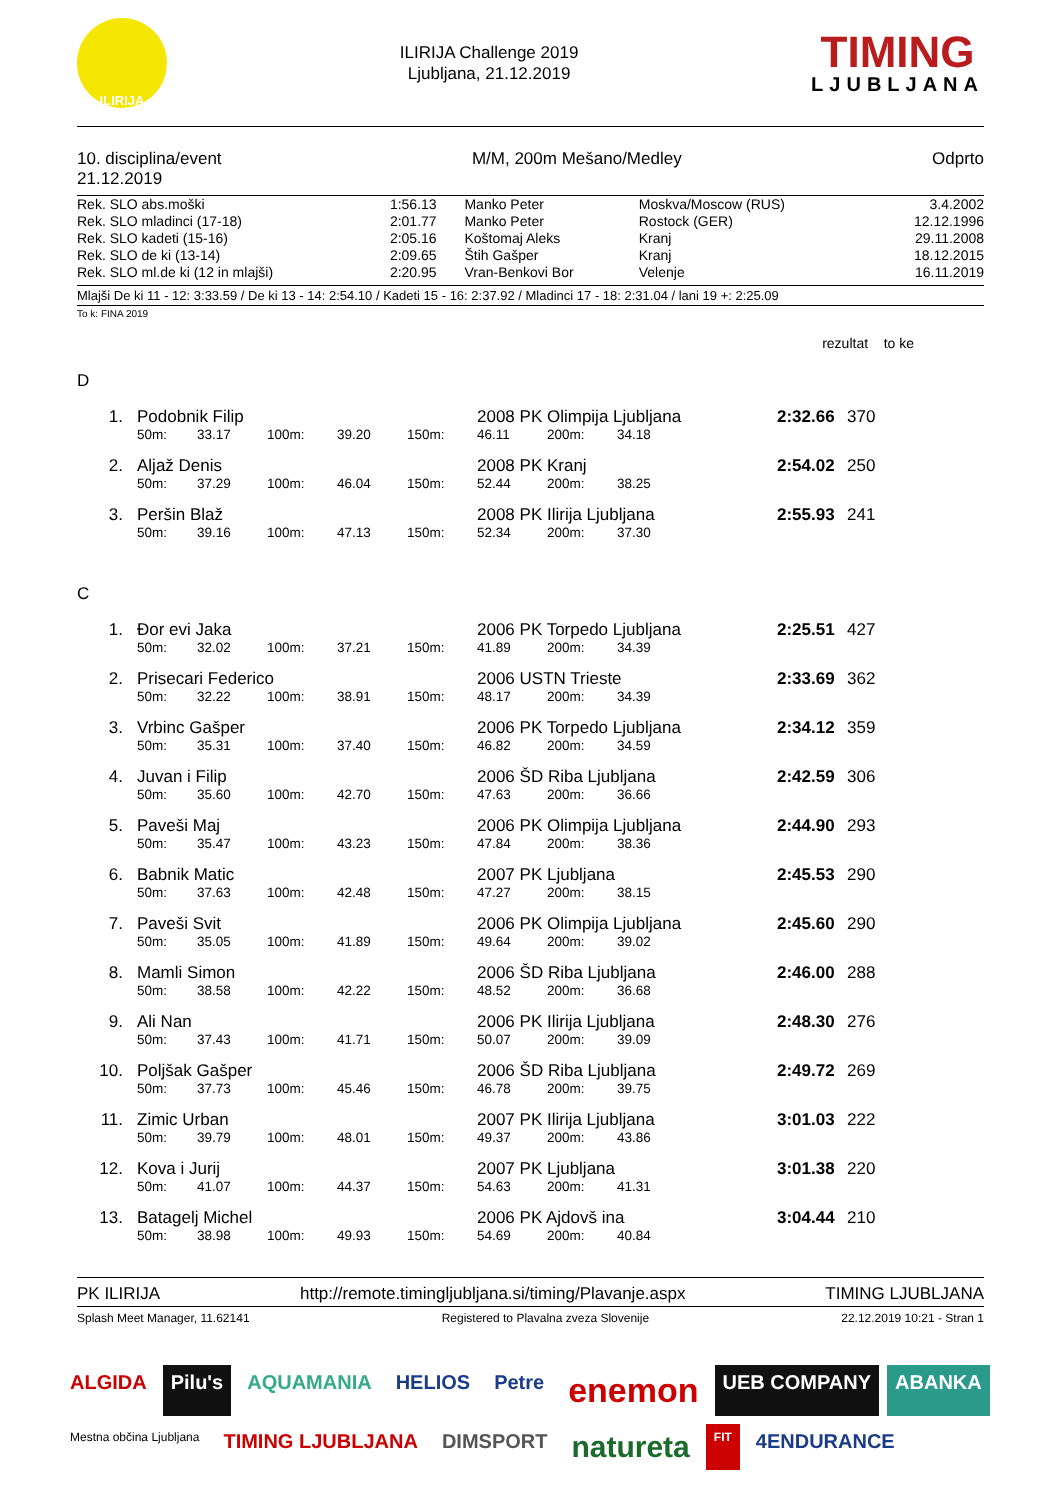ILIRIJA
ILIRIJA Challenge 2019
Ljubljana, 21.12.2019
TIMING
LJUBLJANA
10. disciplina/event
21.12.2019
M/M, 200m Mešano/Medley Odprto
| Rek. SLO abs.moški | 1:56.13 | Manko Peter | Moskva/Moscow (RUS) | 3.4.2002 |
| Rek. SLO mladinci (17-18) | 2:01.77 | Manko Peter | Rostock (GER) | 12.12.1996 |
| Rek. SLO kadeti (15-16) | 2:05.16 | Koštomaj Aleks | Kranj | 29.11.2008 |
| Rek. SLO de ki (13-14) | 2:09.65 | Štih Gašper | Kranj | 18.12.2015 |
| Rek. SLO ml.de ki (12 in mlajši) | 2:20.95 | Vran-Benkovi Bor | Velenje | 16.11.2019 |
Mlajši De ki 11 - 12: 3:33.59 / De ki 13 - 14: 2:54.10 / Kadeti 15 - 16: 2:37.92 / Mladinci 17 - 18: 2:31.04 / lani 19 +: 2:25.09
To k: FINA 2019
rezultat to ke
D
| 1. | Podobnik Filip | | | | | 2008 PK Olimpija Ljubljana | | | 2:32.66 | 370 |
| | 50m: | 33.17 | 100m: | 39.20 | 150m: | 46.11 | 200m: | 34.18 | | |
| 2. | Aljaž Denis | | | | | 2008 PK Kranj | | | 2:54.02 | 250 |
| | 50m: | 37.29 | 100m: | 46.04 | 150m: | 52.44 | 200m: | 38.25 | | |
| 3. | Peršin Blaž | | | | | 2008 PK Ilirija Ljubljana | | | 2:55.93 | 241 |
| | 50m: | 39.16 | 100m: | 47.13 | 150m: | 52.34 | 200m: | 37.30 | | |
C
| 1. | Đor evi Jaka | | | | | 2006 PK Torpedo Ljubljana | | | 2:25.51 | 427 |
| | 50m: | 32.02 | 100m: | 37.21 | 150m: | 41.89 | 200m: | 34.39 | | |
| 2. | Prisecari Federico | | | | | 2006 USTN Trieste | | | 2:33.69 | 362 |
| | 50m: | 32.22 | 100m: | 38.91 | 150m: | 48.17 | 200m: | 34.39 | | |
| 3. | Vrbinc Gašper | | | | | 2006 PK Torpedo Ljubljana | | | 2:34.12 | 359 |
| | 50m: | 35.31 | 100m: | 37.40 | 150m: | 46.82 | 200m: | 34.59 | | |
| 4. | Juvan i Filip | | | | | 2006 ŠD Riba Ljubljana | | | 2:42.59 | 306 |
| | 50m: | 35.60 | 100m: | 42.70 | 150m: | 47.63 | 200m: | 36.66 | | |
| 5. | Paveši Maj | | | | | 2006 PK Olimpija Ljubljana | | | 2:44.90 | 293 |
| | 50m: | 35.47 | 100m: | 43.23 | 150m: | 47.84 | 200m: | 38.36 | | |
| 6. | Babnik Matic | | | | | 2007 PK Ljubljana | | | 2:45.53 | 290 |
| | 50m: | 37.63 | 100m: | 42.48 | 150m: | 47.27 | 200m: | 38.15 | | |
| 7. | Paveši Svit | | | | | 2006 PK Olimpija Ljubljana | | | 2:45.60 | 290 |
| | 50m: | 35.05 | 100m: | 41.89 | 150m: | 49.64 | 200m: | 39.02 | | |
| 8. | Mamli Simon | | | | | 2006 ŠD Riba Ljubljana | | | 2:46.00 | 288 |
| | 50m: | 38.58 | 100m: | 42.22 | 150m: | 48.52 | 200m: | 36.68 | | |
| 9. | Ali Nan | | | | | 2006 PK Ilirija Ljubljana | | | 2:48.30 | 276 |
| | 50m: | 37.43 | 100m: | 41.71 | 150m: | 50.07 | 200m: | 39.09 | | |
| 10. | Poljšak Gašper | | | | | 2006 ŠD Riba Ljubljana | | | 2:49.72 | 269 |
| | 50m: | 37.73 | 100m: | 45.46 | 150m: | 46.78 | 200m: | 39.75 | | |
| 11. | Zimic Urban | | | | | 2007 PK Ilirija Ljubljana | | | 3:01.03 | 222 |
| | 50m: | 39.79 | 100m: | 48.01 | 150m: | 49.37 | 200m: | 43.86 | | |
| 12. | Kova i Jurij | | | | | 2007 PK Ljubljana | | | 3:01.38 | 220 |
| | 50m: | 41.07 | 100m: | 44.37 | 150m: | 54.63 | 200m: | 41.31 | | |
| 13. | Batagelj Michel | | | | | 2006 PK Ajdovš ina | | | 3:04.44 | 210 |
| | 50m: | 38.98 | 100m: | 49.93 | 150m: | 54.69 | 200m: | 40.84 | | |
PK ILIRIJA http://remote.timingljubljana.si/timing/Plavanje.aspx TIMING LJUBLJANA
Splash Meet Manager, 11.62141 Registered to Plavalna zveza Slovenije 22.12.2019 10:21 - Stran 1
ALGIDA Pilu's AQUAMANIA HELIOS Petre enemon UEB COMPANY ABANKA Mestna občina Ljubljana TIMING LJUBLJANA DIMSPORT natureta FIT 4ENDURANCE